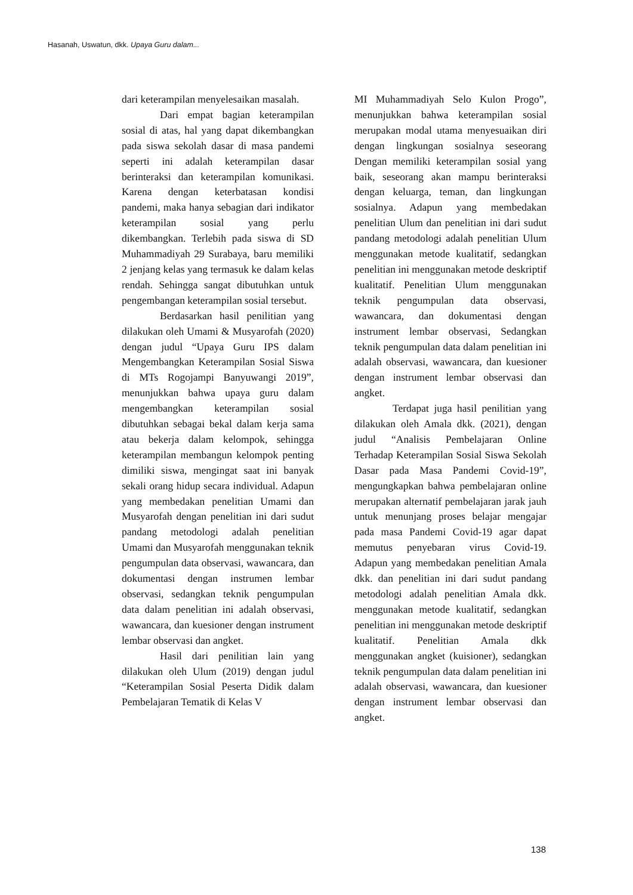Hasanah, Uswatun, dkk. Upaya Guru dalam...
dari keterampilan menyelesaikan masalah.
Dari empat bagian keterampilan sosial di atas, hal yang dapat dikembangkan pada siswa sekolah dasar di masa pandemi seperti ini adalah keterampilan dasar berinteraksi dan keterampilan komunikasi. Karena dengan keterbatasan kondisi pandemi, maka hanya sebagian dari indikator keterampilan sosial yang perlu dikembangkan. Terlebih pada siswa di SD Muhammadiyah 29 Surabaya, baru memiliki 2 jenjang kelas yang termasuk ke dalam kelas rendah. Sehingga sangat dibutuhkan untuk pengembangan keterampilan sosial tersebut.
Berdasarkan hasil penilitian yang dilakukan oleh Umami & Musyarofah (2020) dengan judul “Upaya Guru IPS dalam Mengembangkan Keterampilan Sosial Siswa di MTs Rogojampi Banyuwangi 2019”, menunjukkan bahwa upaya guru dalam mengembangkan keterampilan sosial dibutuhkan sebagai bekal dalam kerja sama atau bekerja dalam kelompok, sehingga keterampilan membangun kelompok penting dimiliki siswa, mengingat saat ini banyak sekali orang hidup secara individual. Adapun yang membedakan penelitian Umami dan Musyarofah dengan penelitian ini dari sudut pandang metodologi adalah penelitian Umami dan Musyarofah menggunakan teknik pengumpulan data observasi, wawancara, dan dokumentasi dengan instrumen lembar observasi, sedangkan teknik pengumpulan data dalam penelitian ini adalah observasi, wawancara, dan kuesioner dengan instrument lembar observasi dan angket.
Hasil dari penilitian lain yang dilakukan oleh Ulum (2019) dengan judul “Keterampilan Sosial Peserta Didik dalam Pembelajaran Tematik di Kelas V
MI Muhammadiyah Selo Kulon Progo”, menunjukkan bahwa keterampilan sosial merupakan modal utama menyesuaikan diri dengan lingkungan sosialnya seseorang Dengan memiliki keterampilan sosial yang baik, seseorang akan mampu berinteraksi dengan keluarga, teman, dan lingkungan sosialnya. Adapun yang membedakan penelitian Ulum dan penelitian ini dari sudut pandang metodologi adalah penelitian Ulum menggunakan metode kualitatif, sedangkan penelitian ini menggunakan metode deskriptif kualitatif. Penelitian Ulum menggunakan teknik pengumpulan data observasi, wawancara, dan dokumentasi dengan instrument lembar observasi, Sedangkan teknik pengumpulan data dalam penelitian ini adalah observasi, wawancara, dan kuesioner dengan instrument lembar observasi dan angket.
Terdapat juga hasil penilitian yang dilakukan oleh Amala dkk. (2021), dengan judul “Analisis Pembelajaran Online Terhadap Keterampilan Sosial Siswa Sekolah Dasar pada Masa Pandemi Covid-19”, mengungkapkan bahwa pembelajaran online merupakan alternatif pembelajaran jarak jauh untuk menunjang proses belajar mengajar pada masa Pandemi Covid-19 agar dapat memutus penyebaran virus Covid-19. Adapun yang membedakan penelitian Amala dkk. dan penelitian ini dari sudut pandang metodologi adalah penelitian Amala dkk. menggunakan metode kualitatif, sedangkan penelitian ini menggunakan metode deskriptif kualitatif. Penelitian Amala dkk menggunakan angket (kuisioner), sedangkan teknik pengumpulan data dalam penelitian ini adalah observasi, wawancara, dan kuesioner dengan instrument lembar observasi dan angket.
138